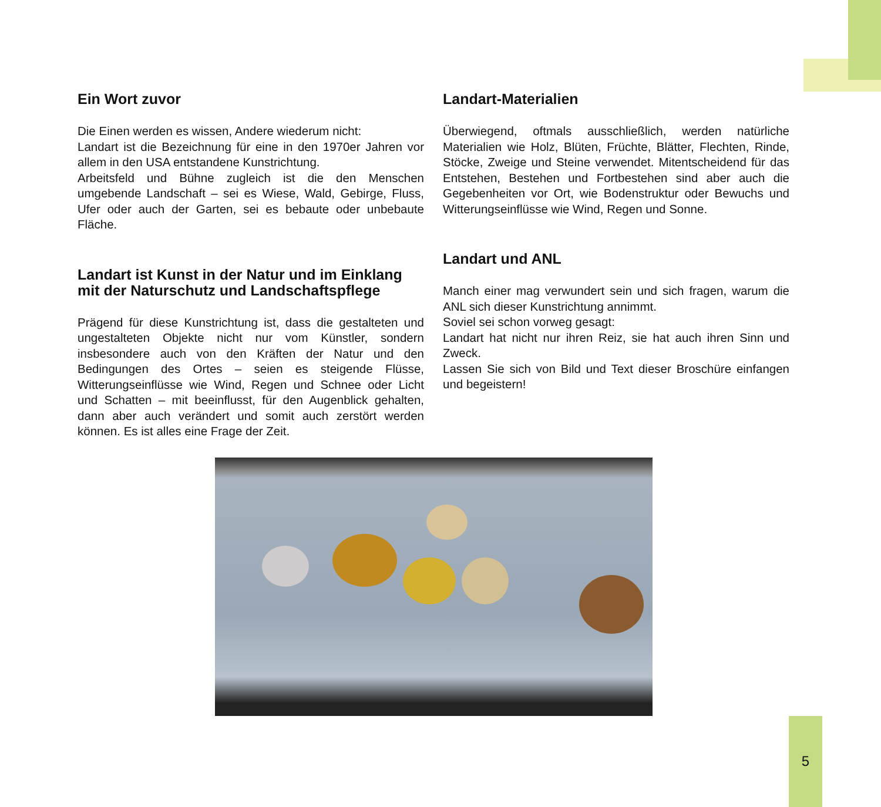Ein Wort zuvor
Die Einen werden es wissen, Andere wiederum nicht:
Landart ist die Bezeichnung für eine in den 1970er Jahren vor allem in den USA entstandene Kunstrichtung.
Arbeitsfeld und Bühne zugleich ist die den Menschen umgebende Landschaft – sei es Wiese, Wald, Gebirge, Fluss, Ufer oder auch der Garten, sei es bebaute oder unbebaute Fläche.
Landart ist Kunst in der Natur und im Einklang mit der Naturschutz und Landschaftspflege
Prägend für diese Kunstrichtung ist, dass die gestalteten und ungestalteten Objekte nicht nur vom Künstler, sondern insbesondere auch von den Kräften der Natur und den Bedingungen des Ortes – seien es steigende Flüsse, Witterungseinflüsse wie Wind, Regen und Schnee oder Licht und Schatten – mit beeinflusst, für den Augenblick gehalten, dann aber auch verändert und somit auch zerstört werden können. Es ist alles eine Frage der Zeit.
Landart-Materialien
Überwiegend, oftmals ausschließlich, werden natürliche Materialien wie Holz, Blüten, Früchte, Blätter, Flechten, Rinde, Stöcke, Zweige und Steine verwendet. Mitentscheidend für das Entstehen, Bestehen und Fortbestehen sind aber auch die Gegebenheiten vor Ort, wie Bodenstruktur oder Bewuchs und Witterungseinflüsse wie Wind, Regen und Sonne.
Landart und ANL
Manch einer mag verwundert sein und sich fragen, warum die ANL sich dieser Kunstrichtung annimmt.
Soviel sei schon vorweg gesagt:
Landart hat nicht nur ihren Reiz, sie hat auch ihren Sinn und Zweck.
Lassen Sie sich von Bild und Text dieser Broschüre einfangen und begeistern!
5